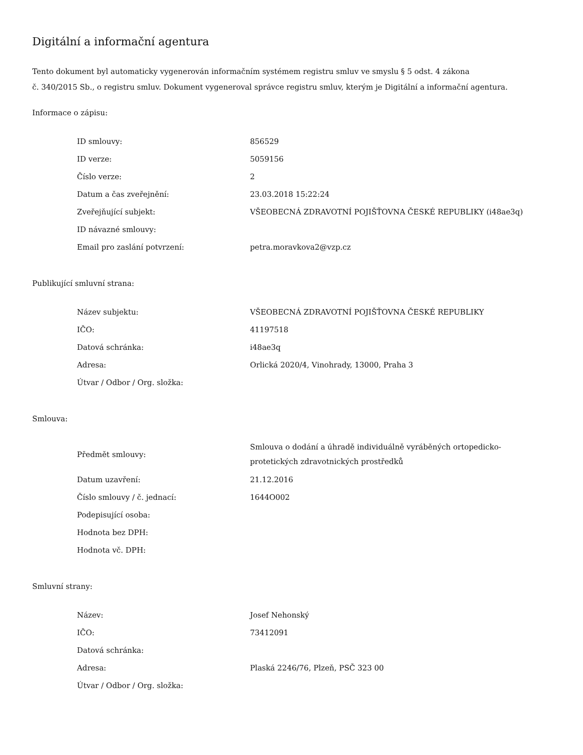Digitální a informační agentura
Tento dokument byl automaticky vygenerován informačním systémem registru smluv ve smyslu § 5 odst. 4 zákona
č. 340/2015 Sb., o registru smluv. Dokument vygeneroval správce registru smluv, kterým je Digitální a informační agentura.
Informace o zápisu:
| ID smlouvy: | 856529 |
| ID verze: | 5059156 |
| Číslo verze: | 2 |
| Datum a čas zveřejnění: | 23.03.2018 15:22:24 |
| Zveřejňující subjekt: | VŠEOBECNÁ ZDRAVOTNÍ POJIŠŤOVNA ČESKÉ REPUBLIKY (i48ae3q) |
| ID návazné smlouvy: | |
| Email pro zaslání potvrzení: | petra.moravkova2@vzp.cz |
Publikující smluvní strana:
| Název subjektu: | VŠEOBECNÁ ZDRAVOTNÍ POJIŠŤOVNA ČESKÉ REPUBLIKY |
| IČO: | 41197518 |
| Datová schránka: | i48ae3q |
| Adresa: | Orlická 2020/4, Vinohrady, 13000, Praha 3 |
| Útvar / Odbor / Org. složka: | |
Smlouva:
| Předmět smlouvy: | Smlouva o dodání a úhradě individuálně vyráběných ortopedicko- protetických zdravotnických prostředků |
| Datum uzavření: | 21.12.2016 |
| Číslo smlouvy / č. jednací: | 1644O002 |
| Podepisující osoba: | |
| Hodnota bez DPH: | |
| Hodnota vč. DPH: | |
Smluvní strany:
| Název: | Josef Nehonský |
| IČO: | 73412091 |
| Datová schránka: | |
| Adresa: | Plaská 2246/76, Plzeň, PSČ 323 00 |
| Útvar / Odbor / Org. složka: | |